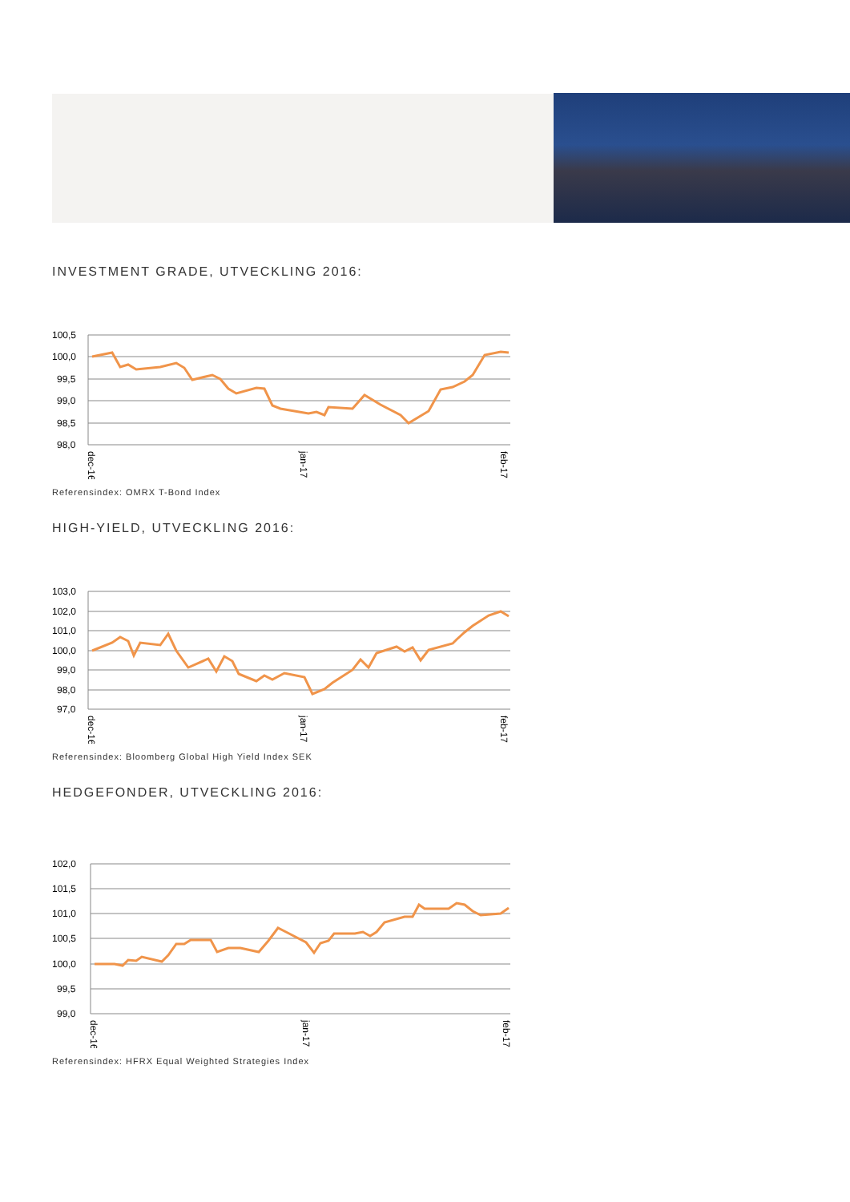INVESTMENT GRADE, UTVECKLING 2016:
100,5
100,0
99,5
99,0
98,5
98,0
dec-16
jan-17
feb-17
Referensindex: OMRX T-Bond Index
HIGH-YIELD, UTVECKLING 2016:
103,0
102,0
101,0
100,0
99,0
98,0
97,0
dec-16
jan-17
feb-17
Referensindex: Bloomberg Global High Yield Index SEK
HEDGEFONDER, UTVECKLING 2016:
102,0
101,5
101,0
100,5
100,0
99,5
99,0
dec-16
jan-17
feb-17
Referensindex: HFRX Equal Weighted Strategies Index